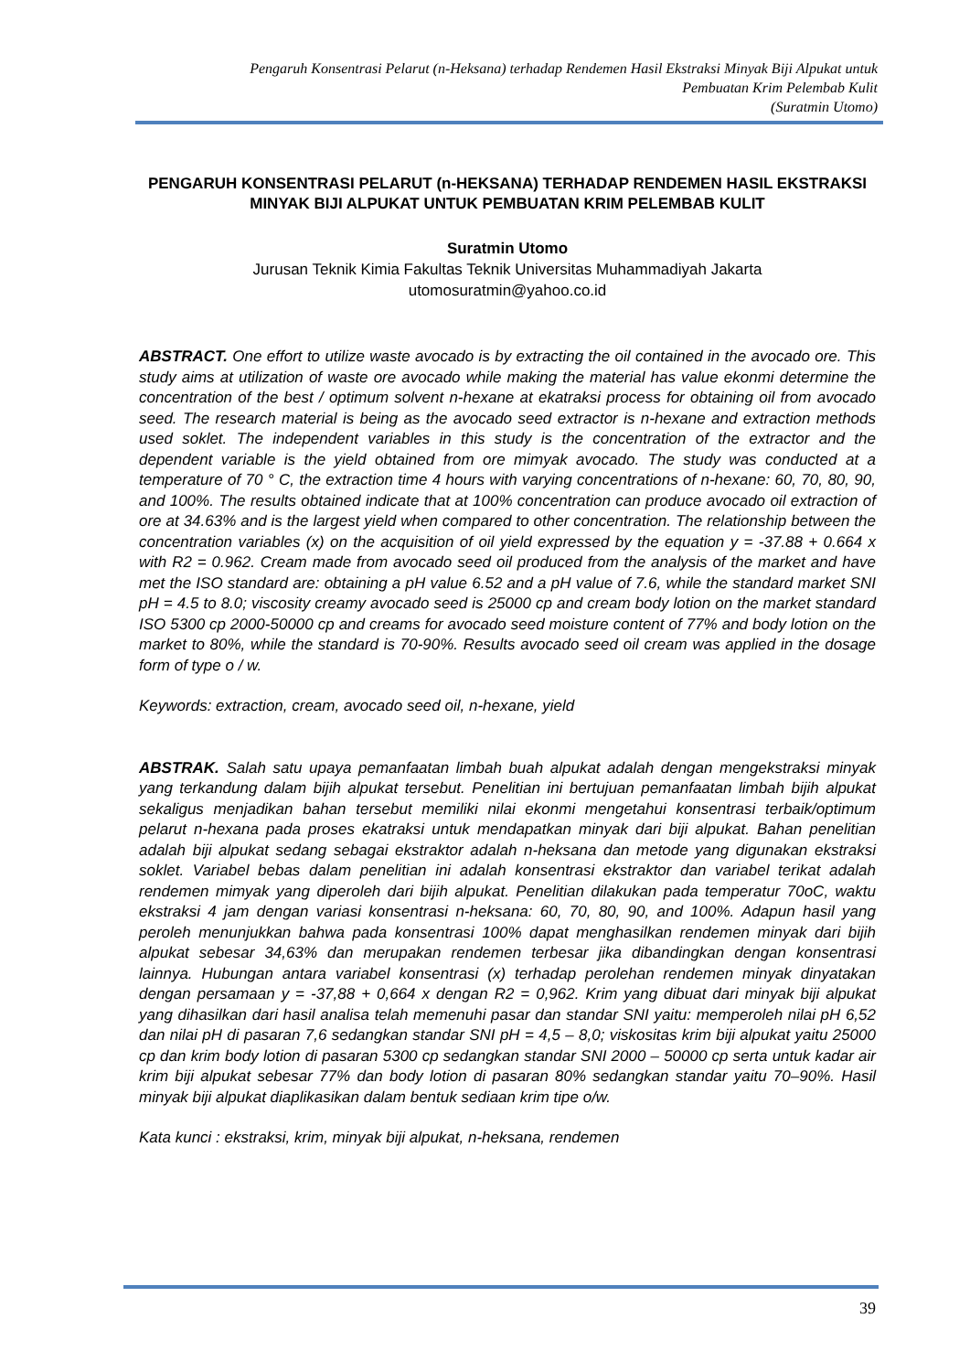Pengaruh Konsentrasi Pelarut (n-Heksana) terhadap Rendemen Hasil Ekstraksi Minyak Biji Alpukat untuk
Pembuatan Krim Pelembab Kulit
(Suratmin Utomo)
PENGARUH KONSENTRASI PELARUT (n-HEKSANA) TERHADAP RENDEMEN HASIL EKSTRAKSI MINYAK BIJI ALPUKAT UNTUK PEMBUATAN KRIM PELEMBAB KULIT
Suratmin Utomo
Jurusan Teknik Kimia Fakultas Teknik Universitas Muhammadiyah Jakarta
utomosuratmin@yahoo.co.id
ABSTRACT. One effort to utilize waste avocado is by extracting the oil contained in the avocado ore. This study aims at utilization of waste ore avocado while making the material has value ekonmi determine the concentration of the best / optimum solvent n-hexane at ekatraksi process for obtaining oil from avocado seed. The research material is being as the avocado seed extractor is n-hexane and extraction methods used soklet. The independent variables in this study is the concentration of the extractor and the dependent variable is the yield obtained from ore mimyak avocado. The study was conducted at a temperature of 70 ° C, the extraction time 4 hours with varying concentrations of n-hexane: 60, 70, 80, 90, and 100%. The results obtained indicate that at 100% concentration can produce avocado oil extraction of ore at 34.63% and is the largest yield when compared to other concentration. The relationship between the concentration variables (x) on the acquisition of oil yield expressed by the equation y = -37.88 + 0.664 x with R2 = 0.962. Cream made from avocado seed oil produced from the analysis of the market and have met the ISO standard are: obtaining a pH value 6.52 and a pH value of 7.6, while the standard market SNI pH = 4.5 to 8.0; viscosity creamy avocado seed is 25000 cp and cream body lotion on the market standard ISO 5300 cp 2000-50000 cp and creams for avocado seed moisture content of 77% and body lotion on the market to 80%, while the standard is 70-90%. Results avocado seed oil cream was applied in the dosage form of type o / w.
Keywords: extraction, cream, avocado seed oil, n-hexane, yield
ABSTRAK. Salah satu upaya pemanfaatan limbah buah alpukat adalah dengan mengekstraksi minyak yang terkandung dalam bijih alpukat tersebut. Penelitian ini bertujuan pemanfaatan limbah bijih alpukat sekaligus menjadikan bahan tersebut memiliki nilai ekonmi mengetahui konsentrasi terbaik/optimum pelarut n-hexana pada proses ekatraksi untuk mendapatkan minyak dari biji alpukat. Bahan penelitian adalah biji alpukat sedang sebagai ekstraktor adalah n-heksana dan metode yang digunakan ekstraksi soklet. Variabel bebas dalam penelitian ini adalah konsentrasi ekstraktor dan variabel terikat adalah rendemen mimyak yang diperoleh dari bijih alpukat. Penelitian dilakukan pada temperatur 70oC, waktu ekstraksi 4 jam dengan variasi konsentrasi n-heksana: 60, 70, 80, 90, and 100%. Adapun hasil yang peroleh menunjukkan bahwa pada konsentrasi 100% dapat menghasilkan rendemen minyak dari bijih alpukat sebesar 34,63% dan merupakan rendemen terbesar jika dibandingkan dengan konsentrasi lainnya. Hubungan antara variabel konsentrasi (x) terhadap perolehan rendemen minyak dinyatakan dengan persamaan y = -37,88 + 0,664 x dengan R2 = 0,962. Krim yang dibuat dari minyak biji alpukat yang dihasilkan dari hasil analisa telah memenuhi pasar dan standar SNI yaitu: memperoleh nilai pH 6,52 dan nilai pH di pasaran 7,6 sedangkan standar SNI pH = 4,5 – 8,0; viskositas krim biji alpukat yaitu 25000 cp dan krim body lotion di pasaran 5300 cp sedangkan standar SNI 2000 – 50000 cp serta untuk kadar air krim biji alpukat sebesar 77% dan body lotion di pasaran 80% sedangkan standar yaitu 70–90%. Hasil minyak biji alpukat diaplikasikan dalam bentuk sediaan krim tipe o/w.
Kata kunci : ekstraksi, krim, minyak biji alpukat, n-heksana, rendemen
39